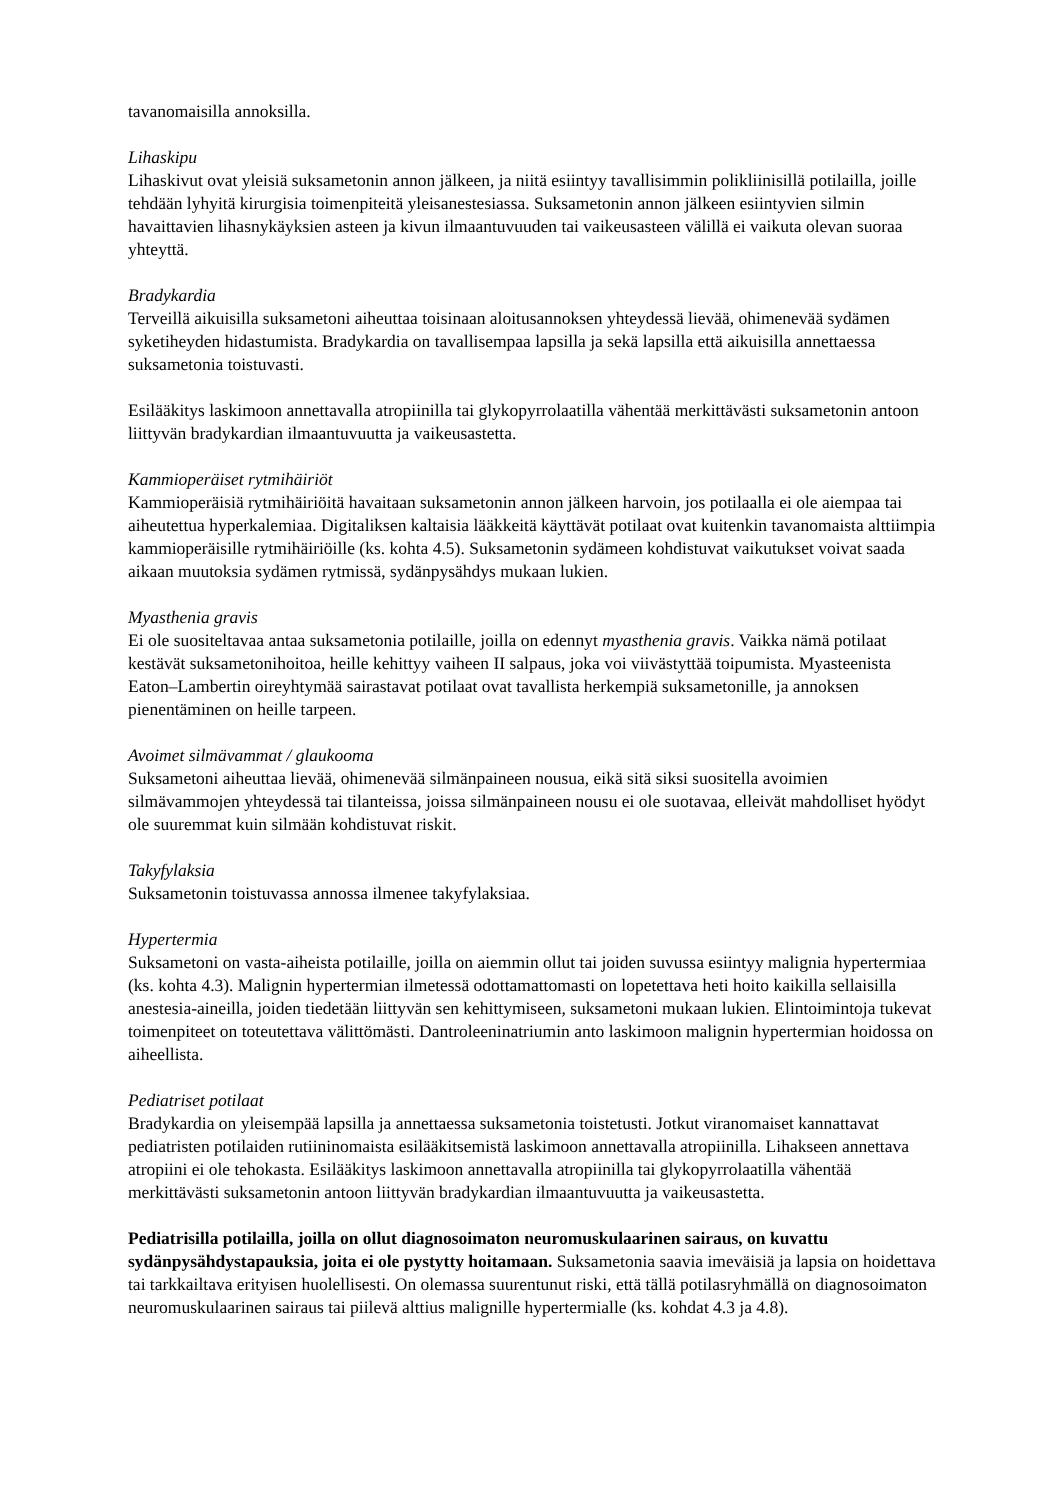tavanomaisilla annoksilla.
Lihaskipu
Lihaskivut ovat yleisiä suksametonin annon jälkeen, ja niitä esiintyy tavallisimmin polikliinisillä potilailla, joille tehdään lyhyitä kirurgisia toimenpiteitä yleisanestesiassa. Suksametonin annon jälkeen esiintyvien silmin havaittavien lihasnykäyksien asteen ja kivun ilmaantuvuuden tai vaikeusasteen välillä ei vaikuta olevan suoraa yhteyttä.
Bradykardia
Terveillä aikuisilla suksametoni aiheuttaa toisinaan aloitusannoksen yhteydessä lievää, ohimenevää sydämen syketiheyden hidastumista. Bradykardia on tavallisempaa lapsilla ja sekä lapsilla että aikuisilla annettaessa suksametonia toistuvasti.
Esilääkitys laskimoon annettavalla atropiinilla tai glykopyrrolaatilla vähentää merkittävästi suksametonin antoon liittyvän bradykardian ilmaantuvuutta ja vaikeusastetta.
Kammioperäiset rytmihäiriöt
Kammioperäisiä rytmihäiriöitä havaitaan suksametonin annon jälkeen harvoin, jos potilaalla ei ole aiempaa tai aiheutettua hyperkalemiaa. Digitaliksen kaltaisia lääkkeitä käyttävät potilaat ovat kuitenkin tavanomaista alttiimpia kammioperäisille rytmihäiriöille (ks. kohta 4.5). Suksametonin sydämeen kohdistuvat vaikutukset voivat saada aikaan muutoksia sydämen rytmissä, sydänpysähdys mukaan lukien.
Myasthenia gravis
Ei ole suositeltavaa antaa suksametonia potilaille, joilla on edennyt myasthenia gravis. Vaikka nämä potilaat kestävät suksametonihoitoa, heille kehittyy vaiheen II salpaus, joka voi viivästyttää toipumista. Myasteenista Eaton–Lambertin oireyhtymää sairastavat potilaat ovat tavallista herkempiä suksametonille, ja annoksen pienentäminen on heille tarpeen.
Avoimet silmävammat / glaukooma
Suksametoni aiheuttaa lievää, ohimenevää silmänpaineen nousua, eikä sitä siksi suositella avoimien silmävammojen yhteydessä tai tilanteissa, joissa silmänpaineen nousu ei ole suotavaa, elleivät mahdolliset hyödyt ole suuremmat kuin silmään kohdistuvat riskit.
Takyfylaksia
Suksametonin toistuvassa annossa ilmenee takyfylaksiaa.
Hypertermia
Suksametoni on vasta-aiheista potilaille, joilla on aiemmin ollut tai joiden suvussa esiintyy malignia hypertermiaa (ks. kohta 4.3). Malignin hypertermian ilmetessä odottamattomasti on lopetettava heti hoito kaikilla sellaisilla anestesia-aineilla, joiden tiedetään liittyvän sen kehittymiseen, suksametoni mukaan lukien. Elintoimintoja tukevat toimenpiteet on toteutettava välittömästi. Dantroleeninatriumin anto laskimoon malignin hypertermian hoidossa on aiheellista.
Pediatriset potilaat
Bradykardia on yleisempää lapsilla ja annettaessa suksametonia toistetusti. Jotkut viranomaiset kannattavat pediatristen potilaiden rutiininomaista esilääkitsemistä laskimoon annettavalla atropiinilla. Lihakseen annettava atropiini ei ole tehokasta. Esilääkitys laskimoon annettavalla atropiinilla tai glykopyrrolaatilla vähentää merkittävästi suksametonin antoon liittyvän bradykardian ilmaantuvuutta ja vaikeusastetta.
Pediatrisilla potilailla, joilla on ollut diagnosoimaton neuromuskulaarinen sairaus, on kuvattu sydänpysähdystapauksia, joita ei ole pystytty hoitamaan. Suksametonia saavia imeväisiä ja lapsia on hoidettava tai tarkkailtava erityisen huolellisesti. On olemassa suurentunut riski, että tällä potilasryhmällä on diagnosoimaton neuromuskulaarinen sairaus tai piilevä alttius malignille hypertermialle (ks. kohdat 4.3 ja 4.8).